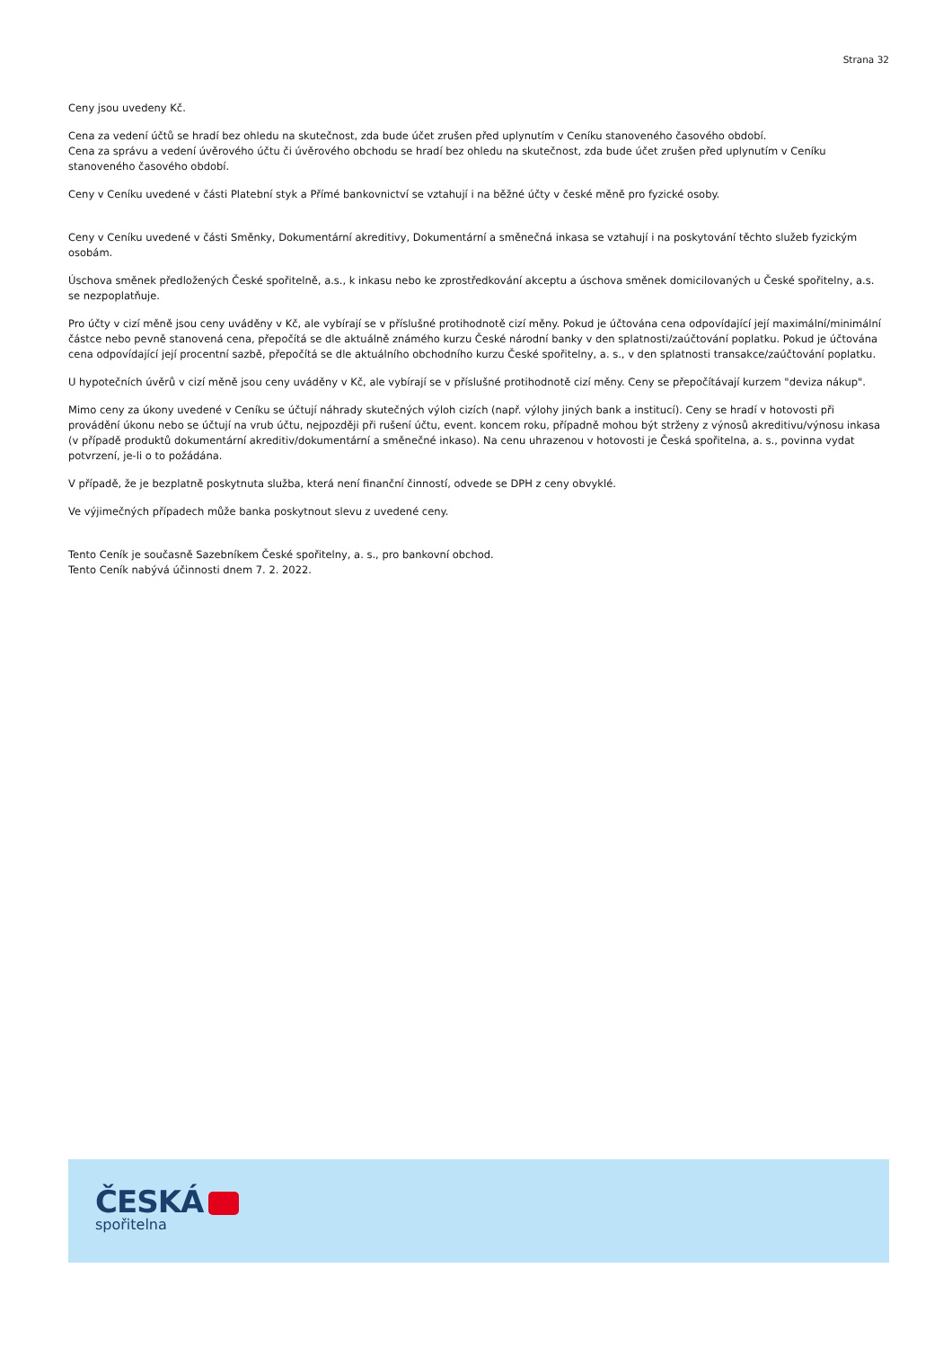Strana 32
Ceny jsou uvedeny Kč.
Cena za vedení účtů se hradí bez ohledu na skutečnost, zda bude účet zrušen před uplynutím v Ceníku stanoveného časového období.
Cena za správu a vedení úvěrového účtu či úvěrového obchodu se hradí bez ohledu na skutečnost, zda bude účet zrušen před uplynutím v Ceníku stanoveného časového období.
Ceny v Ceníku uvedené v části Platební styk a Přímé bankovnictví se vztahují i na běžné účty v české měně pro fyzické osoby.
Ceny v Ceníku uvedené v části Směnky, Dokumentární akreditivy, Dokumentární a směnečná inkasa se vztahují i na poskytování těchto služeb fyzickým osobám.
Úschova směnek předložených České spořitelně, a.s., k inkasu nebo ke zprostředkování akceptu a úschova směnek domicilovaných u České spořitelny, a.s. se nezpoplatňuje.
Pro účty v cizí měně jsou ceny uváděny v Kč, ale vybírají se v příslušné protihodnotě cizí měny. Pokud je účtována cena odpovídající její maximální/minimální částce nebo pevně stanovená cena, přepočítá se dle aktuálně známého kurzu České národní banky v den splatnosti/zaúčtování poplatku. Pokud je účtována cena odpovídající její procentní sazbě, přepočítá se dle aktuálního obchodního kurzu České spořitelny, a. s., v den splatnosti transakce/zaúčtování poplatku.
U hypotečních úvěrů v cizí měně jsou ceny uváděny v Kč, ale vybírají se v příslušné protihodnotě cizí měny. Ceny se přepočítávají kurzem "deviza nákup".
Mimo ceny za úkony uvedené v Ceníku se účtují náhrady skutečných výloh cizích (např. výlohy jiných bank a institucí). Ceny se hradí v hotovosti při provádění úkonu nebo se účtují na vrub účtu, nejpozději při rušení účtu, event. koncem roku, případně mohou být strženy z výnosů akreditivu/výnosu inkasa (v případě produktů dokumentární akreditiv/dokumentární a směnečné inkaso). Na cenu uhrazenou v hotovosti je Česká spořitelna, a. s., povinna vydat potvrzení, je-li o to požádána.
V případě, že je bezplatně poskytnuta služba, která není finanční činností, odvede se DPH z ceny obvyklé.
Ve výjimečných případech může banka poskytnout slevu z uvedené ceny.
Tento Ceník je současně Sazebníkem České spořitelny, a. s., pro bankovní obchod.
Tento Ceník nabývá účinnosti dnem 7. 2. 2022.
ČESKÁ
spořitelna